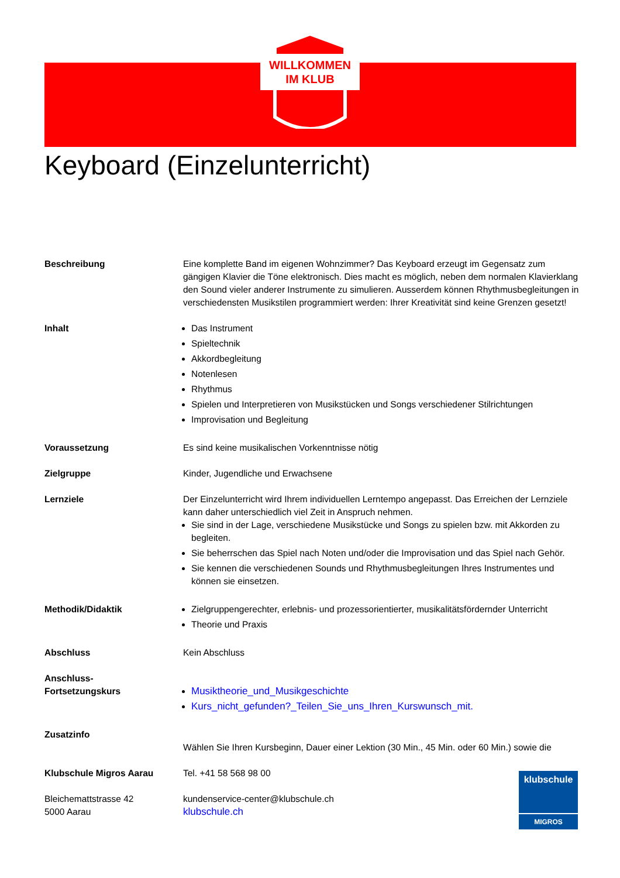WILLKOMMEN
IM KLUB
Keyboard (Einzelunterricht)
Beschreibung Eine komplette Band im eigenen Wohnzimmer? Das Keyboard erzeugt im Gegensatz zum gängigen Klavier die Töne elektronisch. Dies macht es möglich, neben dem normalen Klavierklang den Sound vieler anderer Instrumente zu simulieren. Ausserdem können Rhythmusbegleitungen in verschiedensten Musikstilen programmiert werden: Ihrer Kreativität sind keine Grenzen gesetzt!
Inhalt Das Instrument
Spieltechnik
Akkordbegleitung
Notenlesen
Rhythmus
Spielen und Interpretieren von Musikstücken und Songs verschiedener Stilrichtungen
Improvisation und Begleitung
Voraussetzung Es sind keine musikalischen Vorkenntnisse nötig
Zielgruppe Kinder, Jugendliche und Erwachsene
Lernziele Der Einzelunterricht wird Ihrem individuellen Lerntempo angepasst. Das Erreichen der Lernziele kann daher unterschiedlich viel Zeit in Anspruch nehmen.
Sie sind in der Lage, verschiedene Musikstücke und Songs zu spielen bzw. mit Akkorden zu begleiten.
Sie beherrschen das Spiel nach Noten und/oder die Improvisation und das Spiel nach Gehör.
Sie kennen die verschiedenen Sounds und Rhythmusbegleitungen Ihres Instrumentes und können sie einsetzen.
Methodik/Didaktik Zielgruppengerechter, erlebnis- und prozessorientierter, musikalitätsfördernder Unterricht
Theorie und Praxis
Abschluss Kein Abschluss
Anschluss-
Fortsetzungskurs
Musiktheorie_und_Musikgeschichte
Kurs_nicht_gefunden?_Teilen_Sie_uns_Ihren_Kurswunsch_mit.
Zusatzinfo
Wählen Sie Ihren Kursbeginn, Dauer einer Lektion (30 Min., 45 Min. oder 60 Min.) sowie die
Klubschule Migros Aarau
Bleichemattstrasse 42
5000 Aarau
Tel. +41 58 568 98 00
kundenservice-center@klubschule.ch
klubschule.ch
klubschule
MIGROS